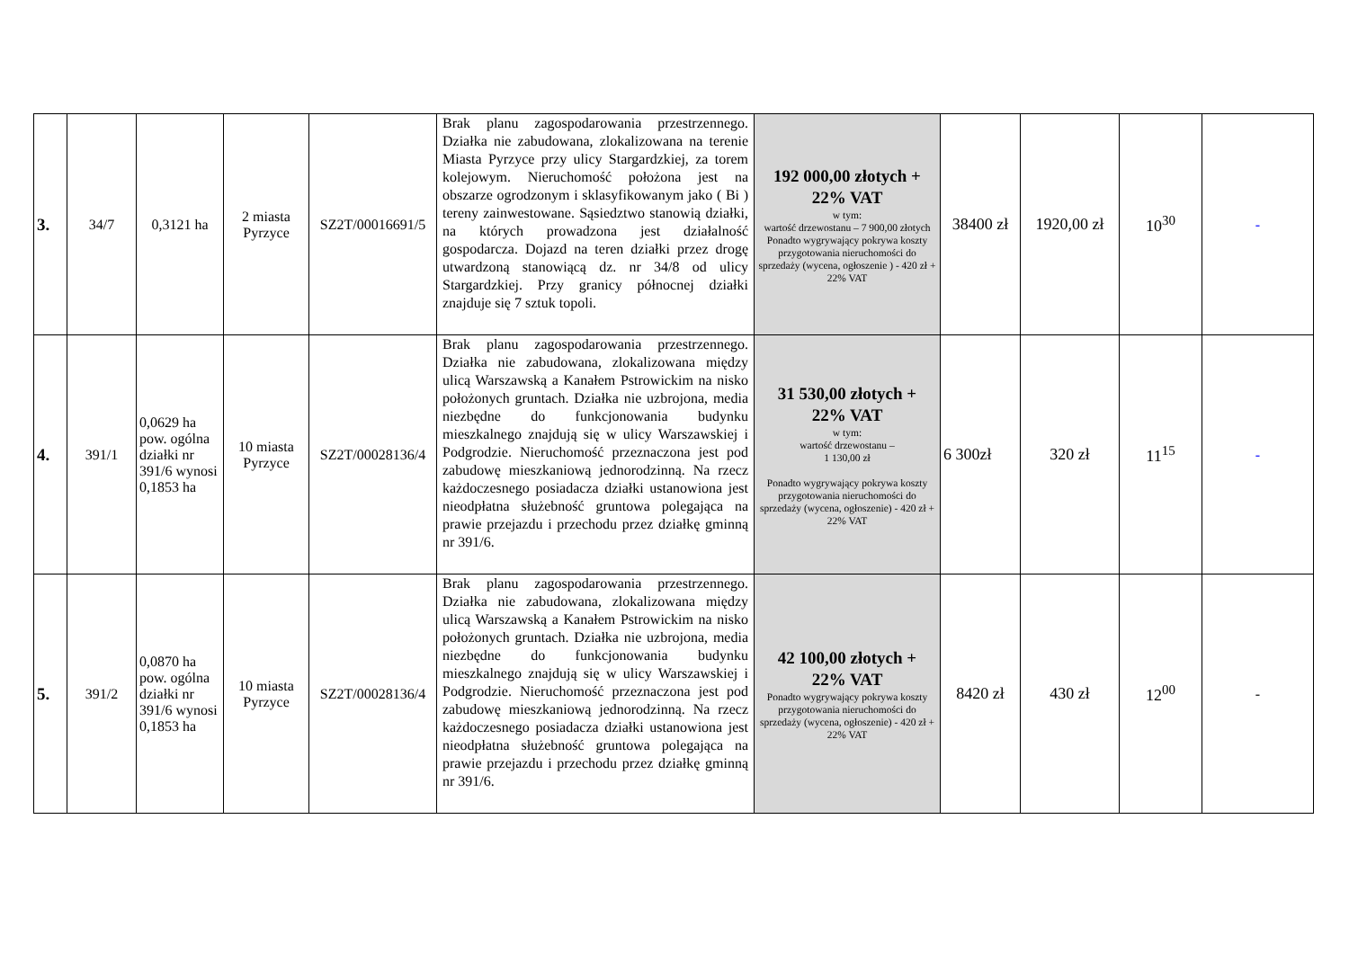| 3. | 34/7 | 0,3121 ha | 2 miasta Pyrzyce | SZ2T/00016691/5 | Brak planu zagospodarowania przestrzennego. Działka nie zabudowana, zlokalizowana na terenie Miasta Pyrzyce przy ulicy Stargardzkiej, za torem kolejowym. Nieruchomość położona jest na obszarze ogrodzonym i sklasyfikowanym jako ( Bi ) tereny zainwestowane. Sąsiedztwo stanowią działki, na których prowadzona jest działalność gospodarcza. Dojazd na teren działki przez drogę utwardzoną stanowiącą dz. nr 34/8 od ulicy Stargardzkiej. Przy granicy północnej działki znajduje się 7 sztuk topoli. | 192 000,00 złotych + 22% VAT w tym: wartość drzewostanu – 7 900,00 złotych Ponadto wygrywający pokrywa koszty przygotowania nieruchomości do sprzedaży (wycena, ogłoszenie ) - 420 zł + 22% VAT | 38400 zł | 1920,00 zł | 10<sup>30</sup> | - |
| 4. | 391/1 | 0,0629 ha pow. ogólna działki nr 391/6 wynosi 0,1853 ha | 10 miasta Pyrzyce | SZ2T/00028136/4 | Brak planu zagospodarowania przestrzennego. Działka nie zabudowana, zlokalizowana między ulicą Warszawską a Kanałem Pstrowickim na nisko położonych gruntach. Działka nie uzbrojona, media niezbędne do funkcjonowania budynku mieszkalnego znajdują się w ulicy Warszawskiej i Podgrodzie. Nieruchomość przeznaczona jest pod zabudowę mieszkaniową jednorodzinną. Na rzecz każdoczesnego posiadacza działki ustanowiona jest nieodpłatna służebność gruntowa polegająca na prawie przejazdu i przechodu przez działkę gminną nr 391/6. | 31 530,00 złotych + 22% VAT w tym: wartość drzewostanu – 1 130,00 zł Ponadto wygrywający pokrywa koszty przygotowania nieruchomości do sprzedaży (wycena, ogłoszenie) - 420 zł + 22% VAT | 6 300zł | 320 zł | 11<sup>15</sup> | - |
| 5. | 391/2 | 0,0870 ha pow. ogólna działki nr 391/6 wynosi 0,1853 ha | 10 miasta Pyrzyce | SZ2T/00028136/4 | Brak planu zagospodarowania przestrzennego. Działka nie zabudowana, zlokalizowana między ulicą Warszawską a Kanałem Pstrowickim na nisko położonych gruntach. Działka nie uzbrojona, media niezbędne do funkcjonowania budynku mieszkalnego znajdują się w ulicy Warszawskiej i Podgrodzie. Nieruchomość przeznaczona jest pod zabudowę mieszkaniową jednorodzinną. Na rzecz każdoczesnego posiadacza działki ustanowiona jest nieodpłatna służebność gruntowa polegająca na prawie przejazdu i przechodu przez działkę gminną nr 391/6. | 42 100,00 złotych + 22% VAT Ponadto wygrywający pokrywa koszty przygotowania nieruchomości do sprzedaży (wycena, ogłoszenie) - 420 zł + 22% VAT | 8420 zł | 430 zł | 12<sup>00</sup> | - |